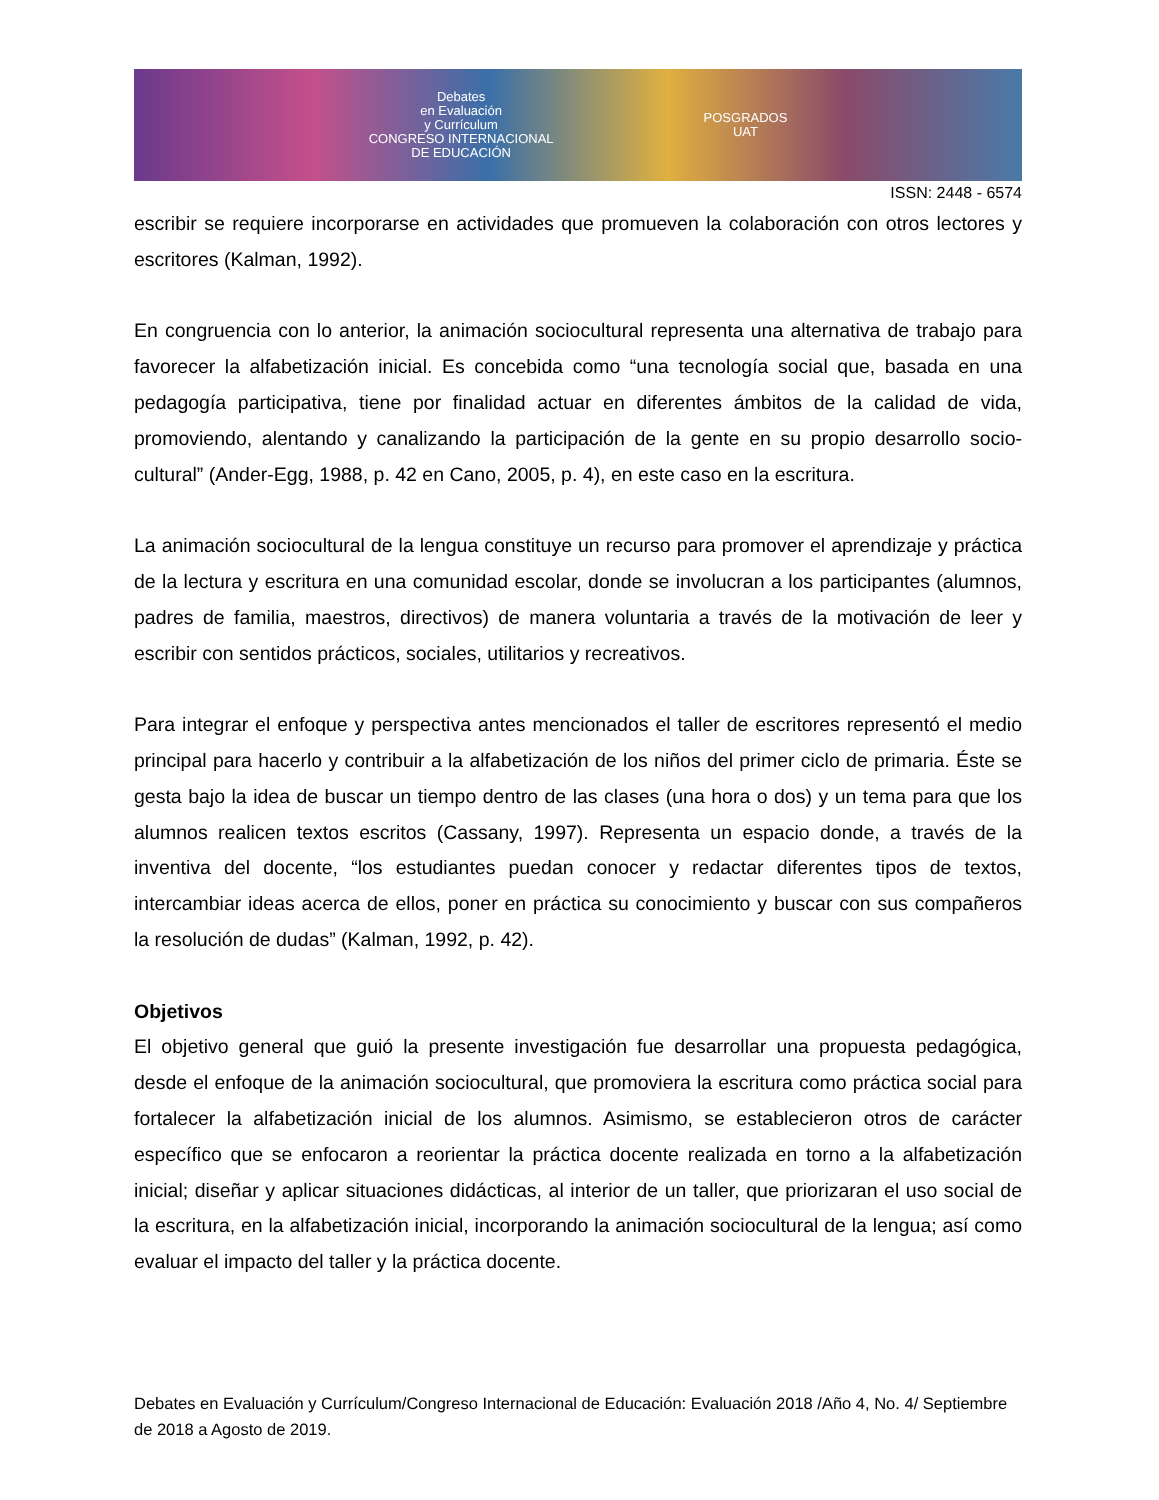Debates
en Evaluación
y Currículum
CONGRESO INTERNACIONAL
DE EDUCACIÓN
POSGRADOS
UAT
ISSN: 2448 - 6574
escribir se requiere incorporarse en actividades que promueven la colaboración con otros lectores y escritores (Kalman, 1992).
En congruencia con lo anterior, la animación sociocultural representa una alternativa de trabajo para favorecer la alfabetización inicial. Es concebida como “una tecnología social que, basada en una pedagogía participativa, tiene por finalidad actuar en diferentes ámbitos de la calidad de vida, promoviendo, alentando y canalizando la participación de la gente en su propio desarrollo socio-cultural” (Ander-Egg, 1988, p. 42 en Cano, 2005, p. 4), en este caso en la escritura.
La animación sociocultural de la lengua constituye un recurso para promover el aprendizaje y práctica de la lectura y escritura en una comunidad escolar, donde se involucran a los participantes (alumnos, padres de familia, maestros, directivos) de manera voluntaria a través de la motivación de leer y escribir con sentidos prácticos, sociales, utilitarios y recreativos.
Para integrar el enfoque y perspectiva antes mencionados el taller de escritores representó el medio principal para hacerlo y contribuir a la alfabetización de los niños del primer ciclo de primaria. Éste se gesta bajo la idea de buscar un tiempo dentro de las clases (una hora o dos) y un tema para que los alumnos realicen textos escritos (Cassany, 1997). Representa un espacio donde, a través de la inventiva del docente, “los estudiantes puedan conocer y redactar diferentes tipos de textos, intercambiar ideas acerca de ellos, poner en práctica su conocimiento y buscar con sus compañeros la resolución de dudas” (Kalman, 1992, p. 42).
Objetivos
El objetivo general que guió la presente investigación fue desarrollar una propuesta pedagógica, desde el enfoque de la animación sociocultural, que promoviera la escritura como práctica social para fortalecer la alfabetización inicial de los alumnos. Asimismo, se establecieron otros de carácter específico que se enfocaron a reorientar la práctica docente realizada en torno a la alfabetización inicial; diseñar y aplicar situaciones didácticas, al interior de un taller, que priorizaran el uso social de la escritura, en la alfabetización inicial, incorporando la animación sociocultural de la lengua; así como evaluar el impacto del taller y la práctica docente.
Debates en Evaluación y Currículum/Congreso Internacional de Educación: Evaluación 2018 /Año 4, No. 4/ Septiembre de 2018 a Agosto de 2019.